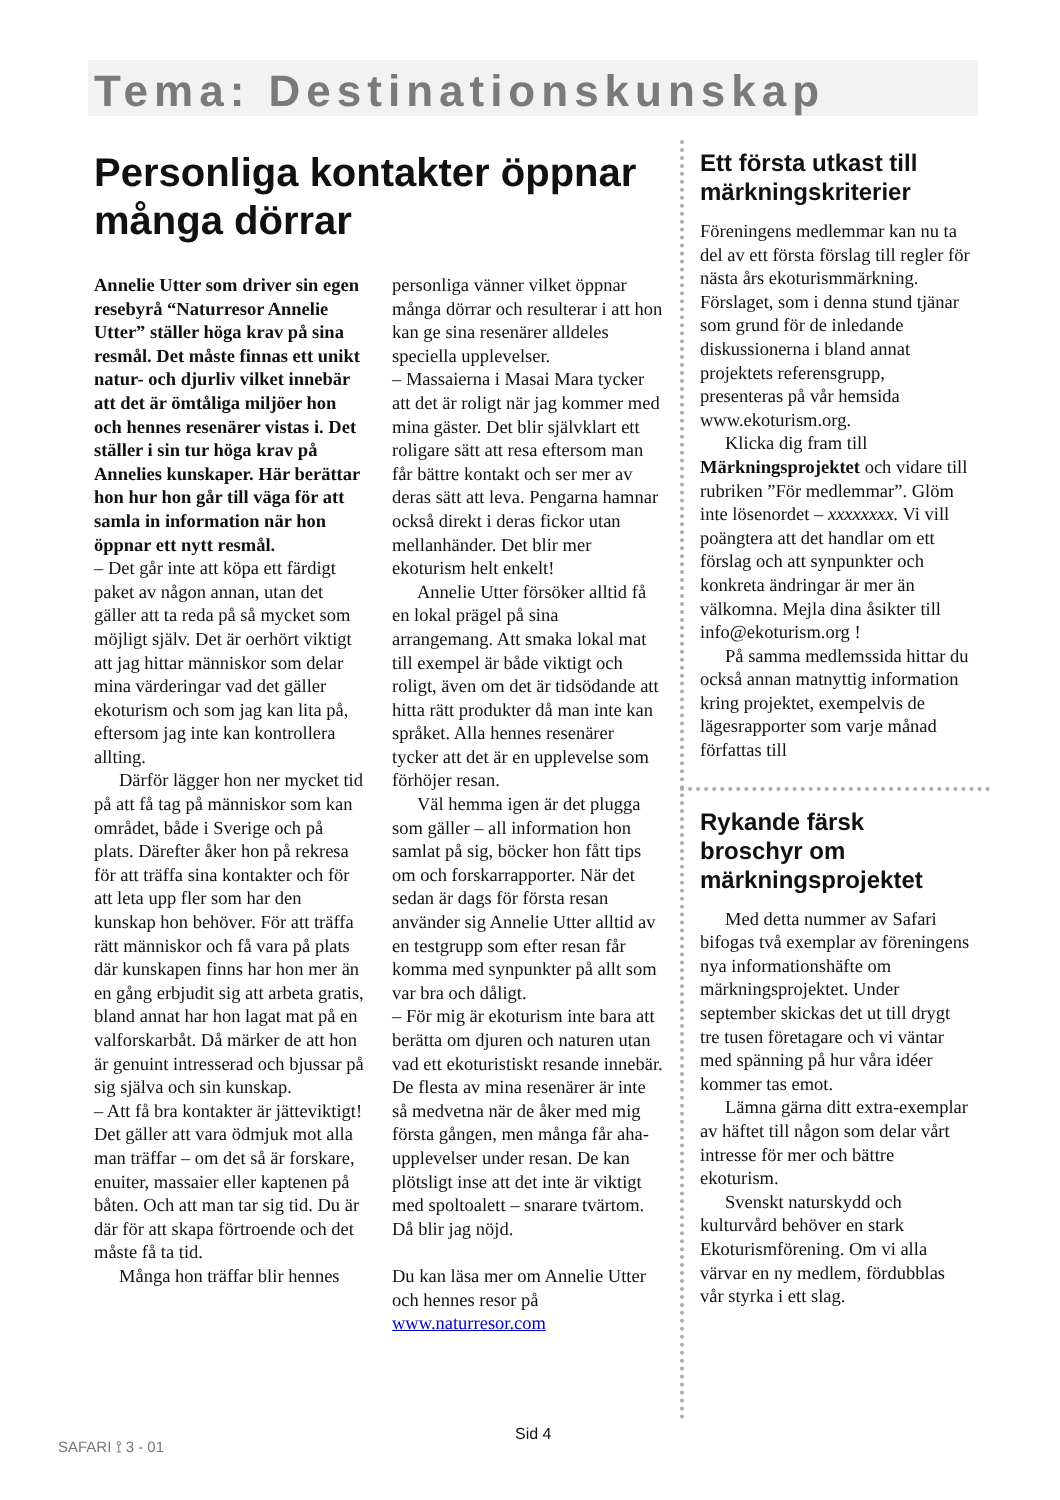Tema: Destinationskunskap
Personliga kontakter öppnar många dörrar
Annelie Utter som driver sin egen resebyrå “Naturresor Annelie Utter” ställer höga krav på sina resmål. Det måste finnas ett unikt natur- och djurliv vilket innebär att det är ömtåliga miljöer hon och hennes resenärer vistas i. Det ställer i sin tur höga krav på Annelies kunskaper. Här berättar hon hur hon går till väga för att samla in information när hon öppnar ett nytt resmål.
– Det går inte att köpa ett färdigt paket av någon annan, utan det gäller att ta reda på så mycket som möjligt själv. Det är oerhört viktigt att jag hittar människor som delar mina värderingar vad det gäller ekoturism och som jag kan lita på, eftersom jag inte kan kontrollera allting.
Därför lägger hon ner mycket tid på att få tag på människor som kan området, både i Sverige och på plats. Därefter åker hon på rekresa för att träffa sina kontakter och för att leta upp fler som har den kunskap hon behöver. För att träffa rätt människor och få vara på plats där kunskapen finns har hon mer än en gång erbjudit sig att arbeta gratis, bland annat har hon lagat mat på en valforskarbåt. Då märker de att hon är genuint intresserad och bjussar på sig själva och sin kunskap.
– Att få bra kontakter är jätteviktigt! Det gäller att vara ödmjuk mot alla man träffar – om det så är forskare, enuiter, massaier eller kaptenen på båten. Och att man tar sig tid. Du är där för att skapa förtroende och det måste få ta tid.
Många hon träffar blir hennes
personliga vänner vilket öppnar många dörrar och resulterar i att hon kan ge sina resenärer alldeles speciella upplevelser.
– Massaierna i Masai Mara tycker att det är roligt när jag kommer med mina gäster. Det blir självklart ett roligare sätt att resa eftersom man får bättre kontakt och ser mer av deras sätt att leva. Pengarna hamnar också direkt i deras fickor utan mellanhänder. Det blir mer ekoturism helt enkelt!
Annelie Utter försöker alltid få en lokal prägel på sina arrangemang. Att smaka lokal mat till exempel är både viktigt och roligt, även om det är tidsödande att hitta rätt produkter då man inte kan språket. Alla hennes resenärer tycker att det är en upplevelse som förhöjer resan.
Väl hemma igen är det plugga som gäller – all information hon samlat på sig, böcker hon fått tips om och forskarrapporter. När det sedan är dags för första resan använder sig Annelie Utter alltid av en testgrupp som efter resan får komma med synpunkter på allt som var bra och dåligt.
– För mig är ekoturism inte bara att berätta om djuren och naturen utan vad ett ekoturistiskt resande innebär. De flesta av mina resenärer är inte så medvetna när de åker med mig första gången, men många får aha-upplevelser under resan. De kan plötsligt inse att det inte är viktigt med spoltoalett – snarare tvärtom. Då blir jag nöjd.
Du kan läsa mer om Annelie Utter och hennes resor på www.naturresor.com
Ett första utkast till märkningskriterier
Föreningens medlemmar kan nu ta del av ett första förslag till regler för nästa års ekoturismmärkning. Förslaget, som i denna stund tjänar som grund för de inledande diskussionerna i bland annat projektets referensgrupp, presenteras på vår hemsida www.ekoturism.org.
Klicka dig fram till Märkningsprojektet och vidare till rubriken ”För medlemmar”. Glöm inte lösenordet – xxxxxxxx. Vi vill poängtera att det handlar om ett förslag och att synpunkter och konkreta ändringar är mer än välkomna. Mejla dina åsikter till info@ekoturism.org !
På samma medlemssida hittar du också annan matnyttig information kring projektet, exempelvis de lägesrapporter som varje månad författas till
Rykande färsk broschyr om märkningsprojektet
Med detta nummer av Safari bifogas två exemplar av föreningens nya informationshäfte om märkningsprojektet. Under september skickas det ut till drygt tre tusen företagare och vi väntar med spänning på hur våra idéer kommer tas emot.
Lämna gärna ditt extra-exemplar av häftet till någon som delar vårt intresse för mer och bättre ekoturism.
Svenskt naturskydd och kulturvård behöver en stark Ekoturismförening. Om vi alla värvar en ny medlem, fördubblas vår styrka i ett slag.
Sid 4
SAFARI ⟟ 3 - 01